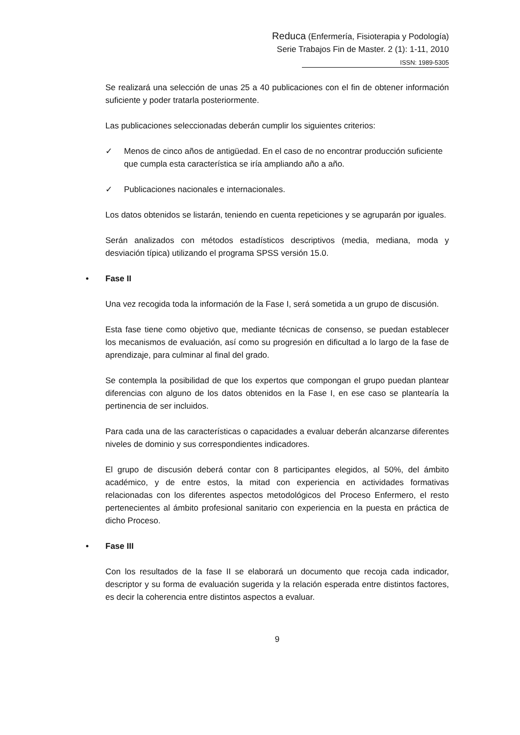Reduca (Enfermería, Fisioterapia y Podología)
Serie Trabajos Fin de Master. 2 (1): 1-11, 2010
ISSN: 1989-5305
Se realizará una selección de unas 25 a 40 publicaciones con el fin de obtener información suficiente y poder tratarla posteriormente.
Las publicaciones seleccionadas deberán cumplir los siguientes criterios:
✓ Menos de cinco años de antigüedad. En el caso de no encontrar producción suficiente que cumpla esta característica se iría ampliando año a año.
✓ Publicaciones nacionales e internacionales.
Los datos obtenidos se listarán, teniendo en cuenta repeticiones y se agruparán por iguales.
Serán analizados con métodos estadísticos descriptivos (media, mediana, moda y desviación típica) utilizando el programa SPSS versión 15.0.
• Fase II
Una vez recogida toda la información de la Fase I, será sometida a un grupo de discusión.
Esta fase tiene como objetivo que, mediante técnicas de consenso, se puedan establecer los mecanismos de evaluación, así como su progresión en dificultad a lo largo de la fase de aprendizaje, para culminar al final del grado.
Se contempla la posibilidad de que los expertos que compongan el grupo puedan plantear diferencias con alguno de los datos obtenidos en la Fase I, en ese caso se plantearía la pertinencia de ser incluidos.
Para cada una de las características o capacidades a evaluar deberán alcanzarse diferentes niveles de dominio y sus correspondientes indicadores.
El grupo de discusión deberá contar con 8 participantes elegidos, al 50%, del ámbito académico, y de entre estos, la mitad con experiencia en actividades formativas relacionadas con los diferentes aspectos metodológicos del Proceso Enfermero, el resto pertenecientes al ámbito profesional sanitario con experiencia en la puesta en práctica de dicho Proceso.
• Fase III
Con los resultados de la fase II se elaborará un documento que recoja cada indicador, descriptor y su forma de evaluación sugerida y la relación esperada entre distintos factores, es decir la coherencia entre distintos aspectos a evaluar.
9